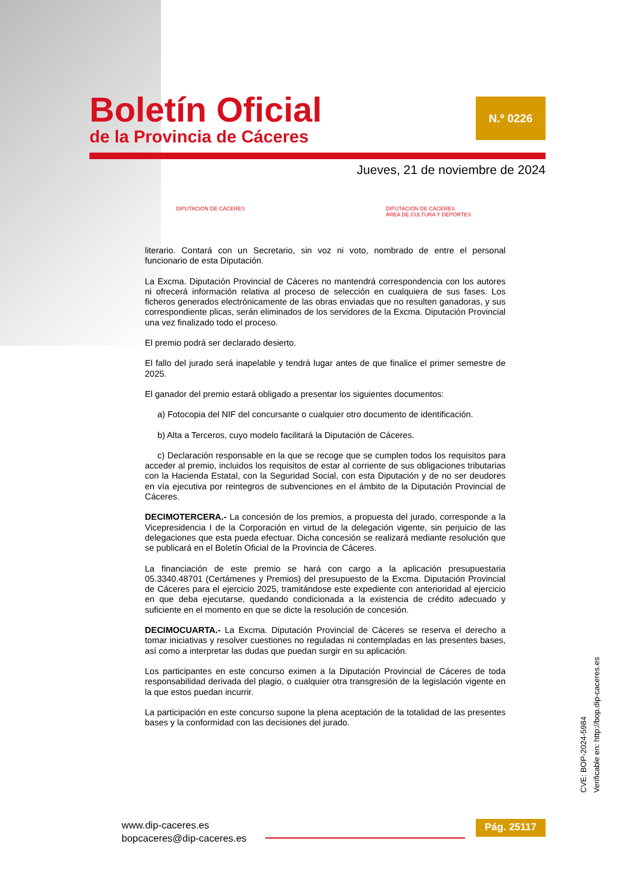Boletín Oficial
de la Provincia de Cáceres
N.º 0226
Jueves, 21 de noviembre de 2024
DIPUTACIÓN DE CÁCERES DIPUTACIÓN DE CÁCERES
ÁREA DE CULTURA Y DEPORTES
literario. Contará con un Secretario, sin voz ni voto, nombrado de entre el personal funcionario de esta Diputación.
La Excma. Diputación Provincial de Cáceres no mantendrá correspondencia con los autores ni ofrecerá información relativa al proceso de selección en cualquiera de sus fases. Los ficheros generados electrónicamente de las obras enviadas que no resulten ganadoras, y sus correspondiente plicas, serán eliminados de los servidores de la Excma. Diputación Provincial una vez finalizado todo el proceso.
El premio podrá ser declarado desierto.
El fallo del jurado será inapelable y tendrá lugar antes de que finalice el primer semestre de 2025.
El ganador del premio estará obligado a presentar los siguientes documentos:
a) Fotocopia del NIF del concursante o cualquier otro documento de identificación.
b) Alta a Terceros, cuyo modelo facilitará la Diputación de Cáceres.
c) Declaración responsable en la que se recoge que se cumplen todos los requisitos para acceder al premio, incluidos los requisitos de estar al corriente de sus obligaciones tributarias con la Hacienda Estatal, con la Seguridad Social, con esta Diputación y de no ser deudores en vía ejecutiva por reintegros de subvenciones en el ámbito de la Diputación Provincial de Cáceres.
DECIMOTERCERA.- La concesión de los premios, a propuesta del jurado, corresponde a la Vicepresidencia I de la Corporación en virtud de la delegación vigente, sin perjuicio de las delegaciones que esta pueda efectuar. Dicha concesión se realizará mediante resolución que se publicará en el Boletín Oficial de la Provincia de Cáceres.
La financiación de este premio se hará con cargo a la aplicación presupuestaria 05.3340.48701 (Certámenes y Premios) del presupuesto de la Excma. Diputación Provincial de Cáceres para el ejercicio 2025, tramitándose este expediente con anterioridad al ejercicio en que deba ejecutarse, quedando condicionada a la existencia de crédito adecuado y suficiente en el momento en que se dicte la resolución de concesión.
DECIMOCUARTA.- La Excma. Diputación Provincial de Cáceres se reserva el derecho a tomar iniciativas y resolver cuestiones no reguladas ni contempladas en las presentes bases, así como a interpretar las dudas que puedan surgir en su aplicación.
Los participantes en este concurso eximen a la Diputación Provincial de Cáceres de toda responsabilidad derivada del plagio, o cualquier otra transgresión de la legislación vigente en la que estos puedan incurrir.
La participación en este concurso supone la plena aceptación de la totalidad de las presentes bases y la conformidad con las decisiones del jurado.
CVE: BOP-2024-5984
Verificable en: http://bop.dip-caceres.es
www.dip-caceres.es
bopcaceres@dip-caceres.es
Pág. 25117